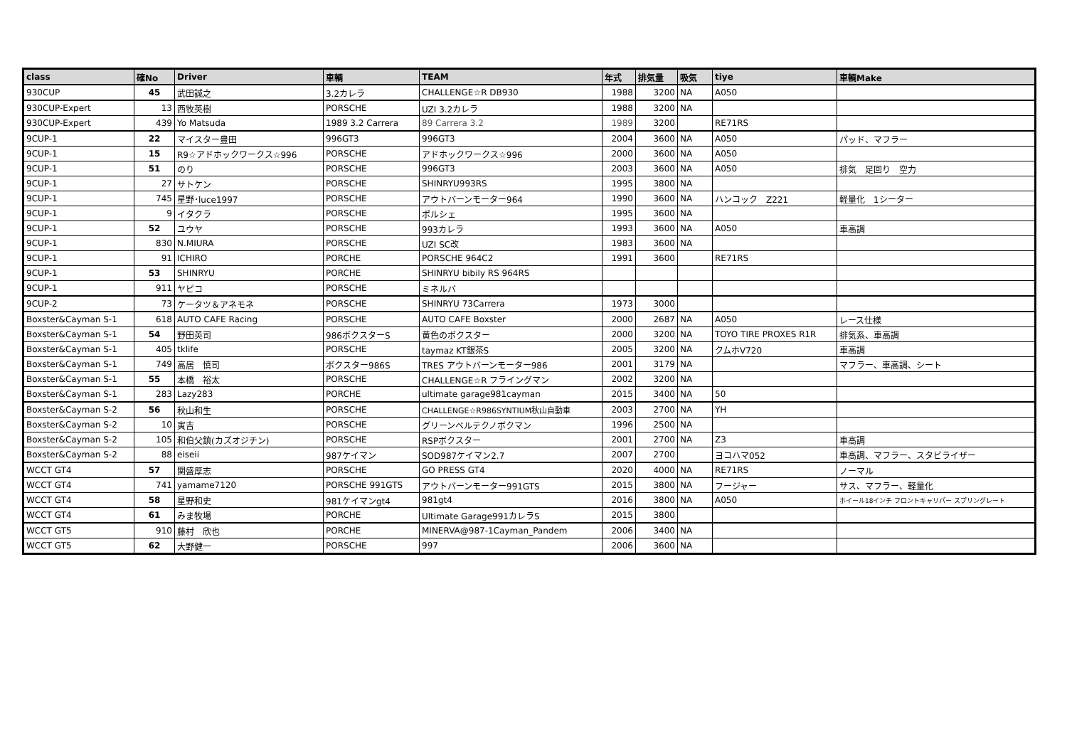| class | 確No | Driver | 車輌 | TEAM | 年式 | 排気量 | 吸気 | tiye | 車輌Make |
| --- | --- | --- | --- | --- | --- | --- | --- | --- | --- |
| 930CUP | 45 | 武田誠之 | 3.2カレラ | CHALLENGE☆R DB930 | 1988 | 3200 | NA | A050 | |
| 930CUP-Expert | 13 | 西牧英樹 | PORSCHE | UZI 3.2カレラ | 1988 | 3200 | NA | | |
| 930CUP-Expert | 439 | Yo Matsuda | 1989 3.2 Carrera | 89 Carrera 3.2 | 1989 | 3200 | | RE71RS | |
| 9CUP-1 | 22 | マイスター豊田 | 996GT3 | 996GT3 | 2004 | 3600 | NA | A050 | パッド、マフラー |
| 9CUP-1 | 15 | R9☆アドホックワークス☆996 | PORSCHE | アドホックワークス☆996 | 2000 | 3600 | NA | A050 | |
| 9CUP-1 | 51 | のり | PORSCHE | 996GT3 | 2003 | 3600 | NA | A050 | 排気 足回り 空力 |
| 9CUP-1 | 27 | サトケン | PORSCHE | SHINRYU993RS | 1995 | 3800 | NA | | |
| 9CUP-1 | 745 | 星野･luce1997 | PORSCHE | アウトバーンモーター964 | 1990 | 3600 | NA | ハンコック Z221 | 軽量化 1シーター |
| 9CUP-1 | 9 | イタクラ | PORSCHE | ポルシェ | 1995 | 3600 | NA | | |
| 9CUP-1 | 52 | ユウヤ | PORSCHE | 993カレラ | 1993 | 3600 | NA | A050 | 車高調 |
| 9CUP-1 | 830 | N.MIURA | PORSCHE | UZI SC改 | 1983 | 3600 | NA | | |
| 9CUP-1 | 91 | ICHIRO | PORCHE | PORSCHE 964C2 | 1991 | 3600 | | RE71RS | |
| 9CUP-1 | 53 | SHINRYU | PORCHE | SHINRYU bibily RS 964RS | | | | | |
| 9CUP-1 | 911 | ヤピコ | PORSCHE | ミネルバ | | | | | |
| 9CUP-2 | 73 | ケータツ＆アネモネ | PORSCHE | SHINRYU 73Carrera | 1973 | 3000 | | | |
| Boxster&Cayman S-1 | 618 | AUTO CAFE Racing | PORSCHE | AUTO CAFE Boxster | 2000 | 2687 | NA | A050 | レース仕様 |
| Boxster&Cayman S-1 | 54 | 野田英司 | 986ボクスターS | 黄色のボクスター | 2000 | 3200 | NA | TOYO TIRE PROXES R1R | 排気系、車高調 |
| Boxster&Cayman S-1 | 405 | tklife | PORSCHE | taymaz KT銀茶S | 2005 | 3200 | NA | クムホV720 | 車高調 |
| Boxster&Cayman S-1 | 749 | 高居 慎司 | ボクスター986S | TRES アウトバーンモーター986 | 2001 | 3179 | NA | | マフラー、車高調、シート |
| Boxster&Cayman S-1 | 55 | 本橋 裕太 | PORSCHE | CHALLENGE☆R フライングマン | 2002 | 3200 | NA | | |
| Boxster&Cayman S-1 | 283 | Lazy283 | PORCHE | ultimate garage981cayman | 2015 | 3400 | NA | 50 | |
| Boxster&Cayman S-2 | 56 | 秋山和生 | PORSCHE | CHALLENGE☆R986SYNTIUM秋山自動車 | 2003 | 2700 | NA | YH | |
| Boxster&Cayman S-2 | 10 | 寅吉 | PORSCHE | グリーンベルテクノボクマン | 1996 | 2500 | NA | | |
| Boxster&Cayman S-2 | 105 | 和伯父鎮(カズオジチン) | PORSCHE | RSPボクスター | 2001 | 2700 | NA | Z3 | 車高調 |
| Boxster&Cayman S-2 | 88 | eiseii | 987ケイマン | SOD987ケイマン2.7 | 2007 | 2700 | | ヨコハマ052 | 車高調、マフラー、スタビライザー |
| WCCT GT4 | 57 | 関盛厚志 | PORSCHE | GO PRESS GT4 | 2020 | 4000 | NA | RE71RS | ノーマル |
| WCCT GT4 | 741 | yamame7120 | PORSCHE 991GTS | アウトバーンモーター991GTS | 2015 | 3800 | NA | フージャー | サス、マフラー、軽量化 |
| WCCT GT4 | 58 | 星野和史 | 981ケイマンgt4 | 981gt4 | 2016 | 3800 | NA | A050 | ホイール18インチ フロントキャリパー スプリングレート |
| WCCT GT4 | 61 | みま牧場 | PORCHE | Ultimate Garage991カレラS | 2015 | 3800 | | | |
| WCCT GT5 | 910 | 藤村 欣也 | PORCHE | MINERVA@987-1Cayman_Pandem | 2006 | 3400 | NA | | |
| WCCT GT5 | 62 | 大野健一 | PORSCHE | 997 | 2006 | 3600 | NA | | |